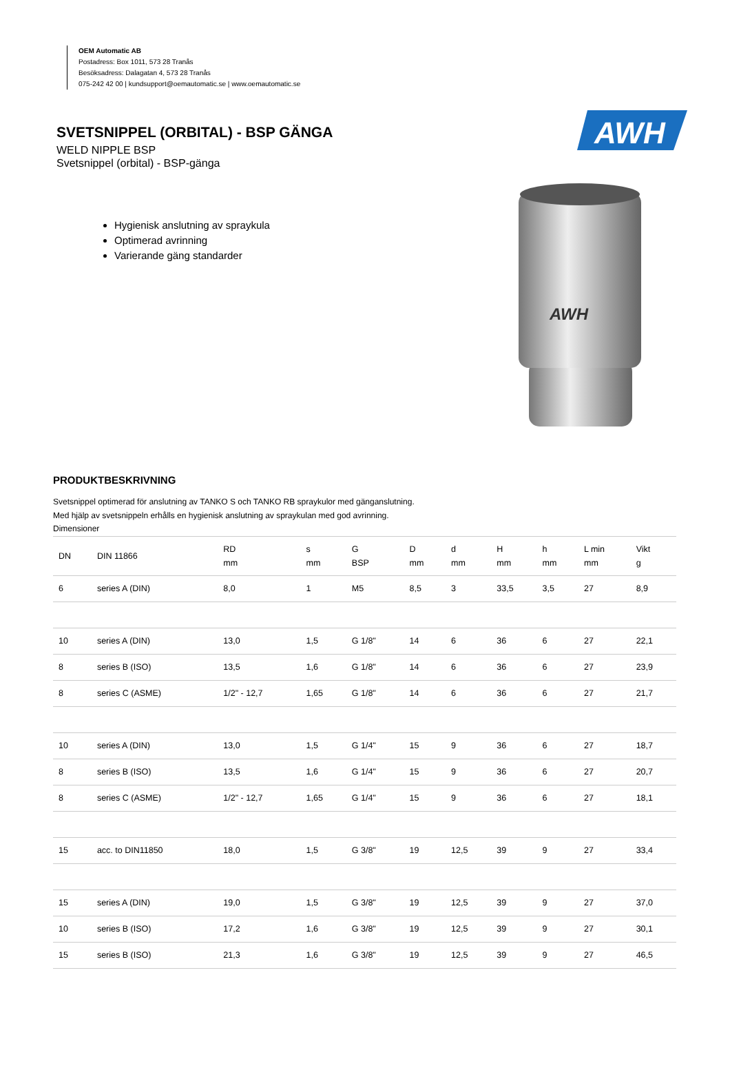OEM Automatic AB
Postadress: Box 1011, 573 28 Tranås
Besöksadress: Dalagatan 4, 573 28 Tranås
075-242 42 00 | kundsupport@oemautomatic.se | www.oemautomatic.se
SVETSNIPPEL (ORBITAL) - BSP GÄNGA
WELD NIPPLE BSP
Svetsnippel (orbital) - BSP-gänga
Hygienisk anslutning av spraykula
Optimerad avrinning
Varierande gäng standarder
AWH
AWH
PRODUKTBESKRIVNING
Svetsnippel optimerad för anslutning av TANKO S och TANKO RB spraykulor med gänganslutning.
Med hjälp av svetsnippeln erhålls en hygienisk anslutning av spraykulan med god avrinning.
Dimensioner
| DN | DIN 11866 | RD mm | s mm | G BSP | D mm | d mm | H mm | h mm | L min mm | Vikt g |
| --- | --- | --- | --- | --- | --- | --- | --- | --- | --- | --- |
| 6 | series A (DIN) | 8,0 | 1 | M5 | 8,5 | 3 | 33,5 | 3,5 | 27 | 8,9 |
| 10 | series A (DIN) | 13,0 | 1,5 | G 1/8" | 14 | 6 | 36 | 6 | 27 | 22,1 |
| 8 | series B (ISO) | 13,5 | 1,6 | G 1/8" | 14 | 6 | 36 | 6 | 27 | 23,9 |
| 8 | series C (ASME) | 1/2" - 12,7 | 1,65 | G 1/8" | 14 | 6 | 36 | 6 | 27 | 21,7 |
| 10 | series A (DIN) | 13,0 | 1,5 | G 1/4" | 15 | 9 | 36 | 6 | 27 | 18,7 |
| 8 | series B (ISO) | 13,5 | 1,6 | G 1/4" | 15 | 9 | 36 | 6 | 27 | 20,7 |
| 8 | series C (ASME) | 1/2" - 12,7 | 1,65 | G 1/4" | 15 | 9 | 36 | 6 | 27 | 18,1 |
| 15 | acc. to DIN11850 | 18,0 | 1,5 | G 3/8" | 19 | 12,5 | 39 | 9 | 27 | 33,4 |
| 15 | series A (DIN) | 19,0 | 1,5 | G 3/8" | 19 | 12,5 | 39 | 9 | 27 | 37,0 |
| 10 | series B (ISO) | 17,2 | 1,6 | G 3/8" | 19 | 12,5 | 39 | 9 | 27 | 30,1 |
| 15 | series B (ISO) | 21,3 | 1,6 | G 3/8" | 19 | 12,5 | 39 | 9 | 27 | 46,5 |